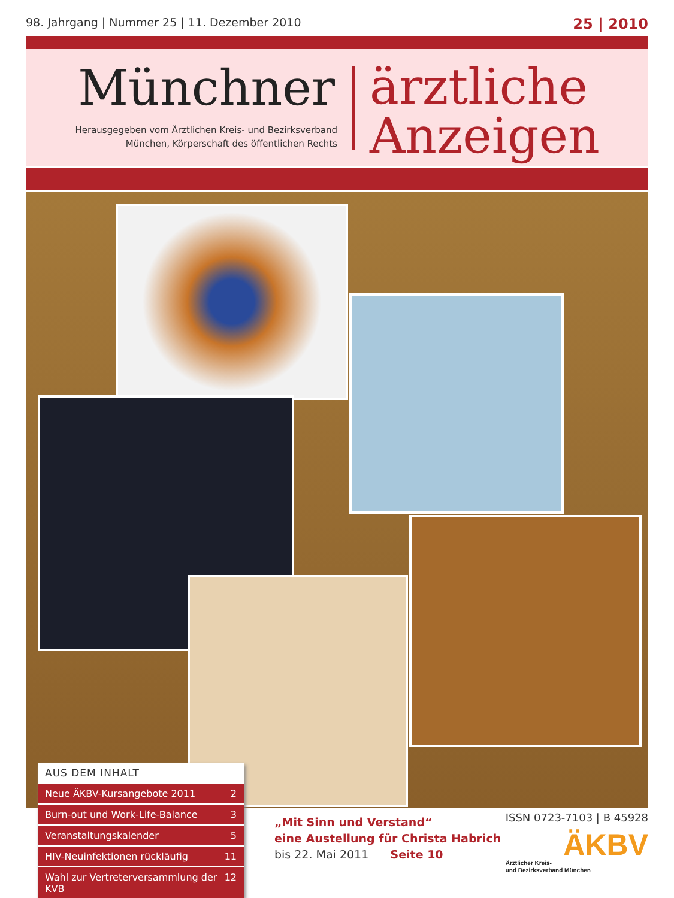98. Jahrgang | Nummer 25 | 11. Dezember 2010 25 | 2010
Münchner
Herausgegeben vom Ärztlichen Kreis- und Bezirksverband
München, Körperschaft des öffentlichen Rechts
ärztliche
Anzeigen
AUS DEM INHALT
Neue ÄKBV-Kursangebote 2011 2
Burn-out und Work-Life-Balance 3
Veranstaltungskalender 5
HIV-Neuinfektionen rückläufig 11
Wahl zur Vertreterversammlung der KVB 12
„Mit Sinn und Verstand“
eine Austellung für Christa Habrich
bis 22. Mai 2011 Seite 10
ISSN 0723-7103 | B 45928
ÄKBV
Ärztlicher Kreis-
und Bezirksverband München